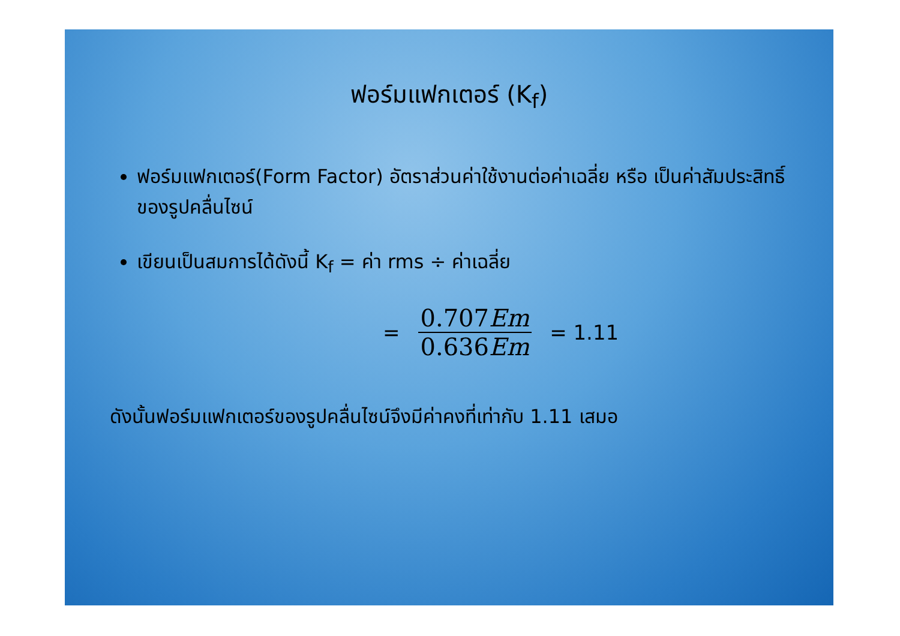ฟอร์มแฟกเตอร์ (K<sub>f</sub>)
ฟอร์มแฟกเตอร์(Form Factor) อัตราส่วนค่าใช้งานต่อค่าเฉลี่ย หรือ เป็นค่าสัมประสิทธิ์ของรูปคลื่นไซน์
เขียนเป็นสมการได้ดังนี้ K<sub>f</sub> = ค่า rms ÷ ค่าเฉลี่ย
= 0.707Em 0.636Em = 1.11
ดังนั้นฟอร์มแฟกเตอร์ของรูปคลื่นไซน์จึงมีค่าคงที่เท่ากับ 1.11 เสมอ